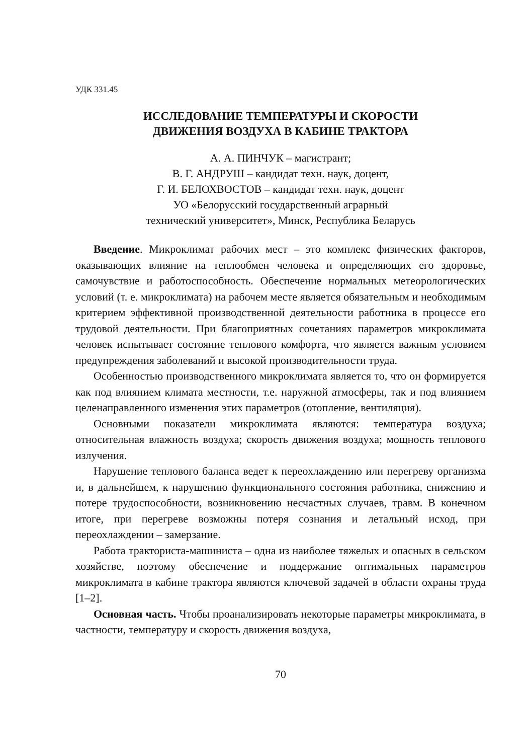УДК 331.45
ИССЛЕДОВАНИЕ ТЕМПЕРАТУРЫ И СКОРОСТИ
ДВИЖЕНИЯ ВОЗДУХА В КАБИНЕ ТРАКТОРА
А. А. ПИНЧУК – магистрант;
В. Г. АНДРУШ – кандидат техн. наук, доцент,
Г. И. БЕЛОХВОСТОВ – кандидат техн. наук, доцент
УО «Белорусский государственный аграрный
технический университет», Минск, Республика Беларусь
Введение. Микроклимат рабочих мест – это комплекс физических факторов, оказывающих влияние на теплообмен человека и определяющих его здоровье, самочувствие и работоспособность. Обеспечение нормальных метеорологических условий (т. е. микроклимата) на рабочем месте является обязательным и необходимым критерием эффективной производственной деятельности работника в процессе его трудовой деятельности. При благоприятных сочетаниях параметров микроклимата человек испытывает состояние теплового комфорта, что является важным условием предупреждения заболеваний и высокой производительности труда.
Особенностью производственного микроклимата является то, что он формируется как под влиянием климата местности, т.е. наружной атмосферы, так и под влиянием целенаправленного изменения этих параметров (отопление, вентиляция).
Основными показатели микроклимата являются: температура воздуха; относительная влажность воздуха; скорость движения воздуха; мощность теплового излучения.
Нарушение теплового баланса ведет к переохлаждению или перегреву организма и, в дальнейшем, к нарушению функционального состояния работника, снижению и потере трудоспособности, возникновению несчастных случаев, травм. В конечном итоге, при перегреве возможны потеря сознания и летальный исход, при переохлаждении – замерзание.
Работа тракториста-машиниста – одна из наиболее тяжелых и опасных в сельском хозяйстве, поэтому обеспечение и поддержание оптимальных параметров микроклимата в кабине трактора являются ключевой задачей в области охраны труда [1–2].
Основная часть. Чтобы проанализировать некоторые параметры микроклимата, в частности, температуру и скорость движения воздуха,
70